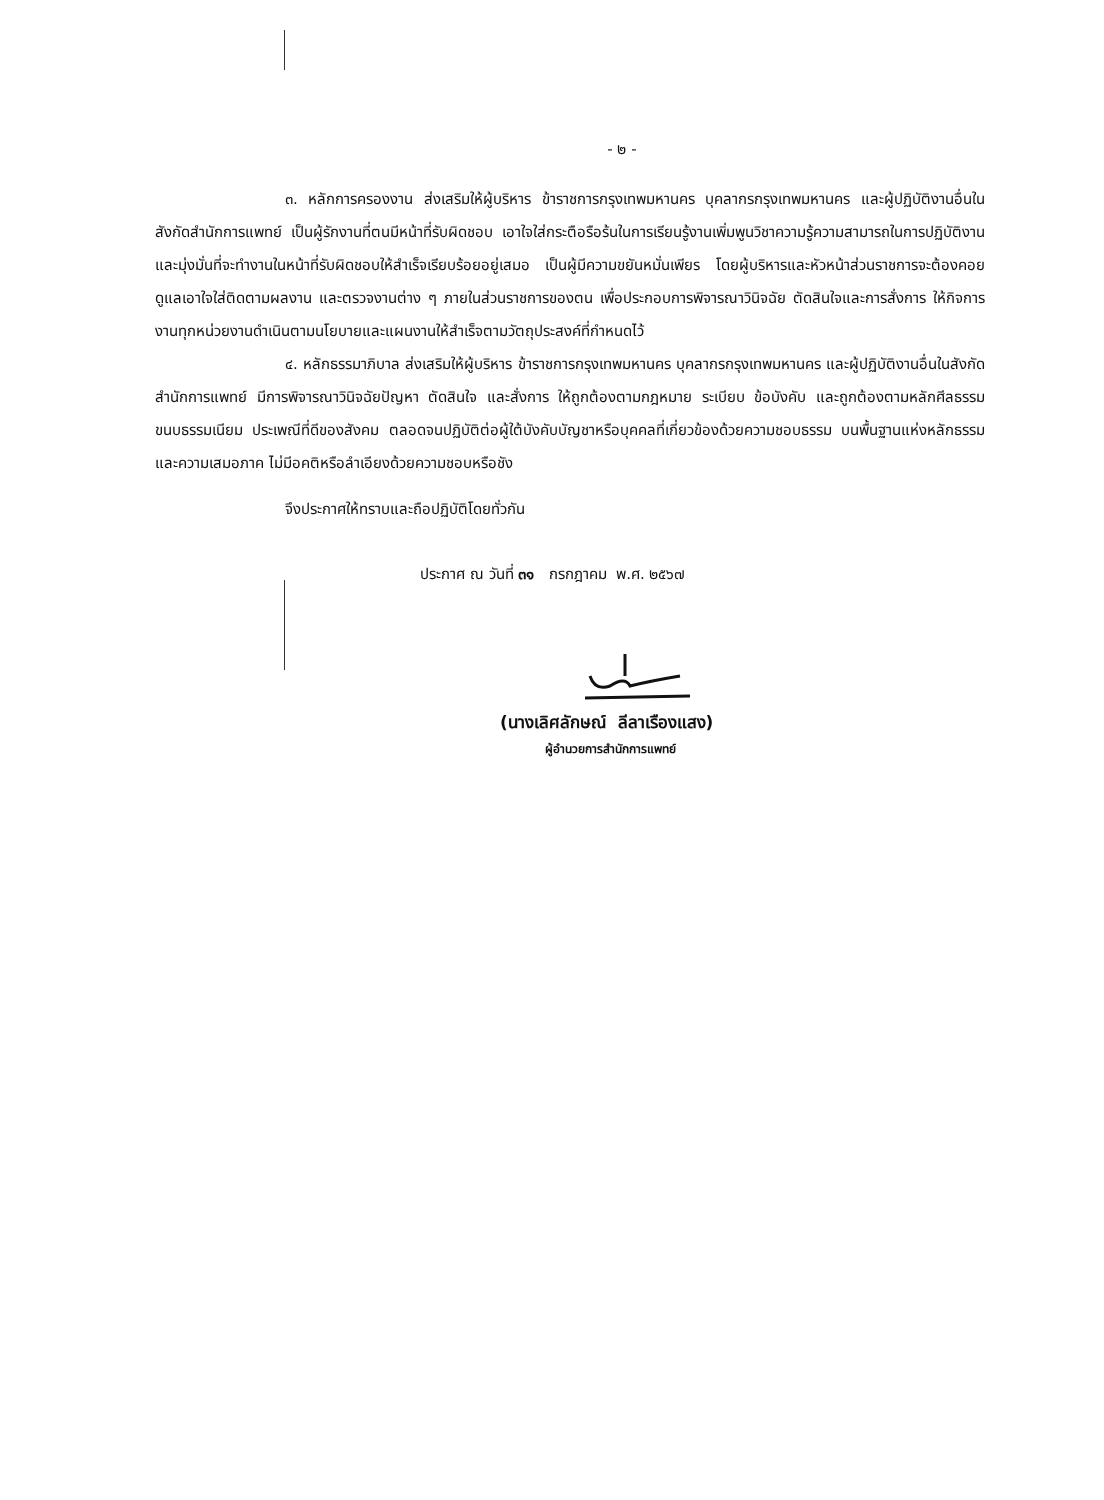- ๒ -
๓. หลักการครองงาน ส่งเสริมให้ผู้บริหาร ข้าราชการกรุงเทพมหานคร บุคลากรกรุงเทพมหานคร และผู้ปฏิบัติงานอื่นในสังกัดสำนักการแพทย์ เป็นผู้รักงานที่ตนมีหน้าที่รับผิดชอบ เอาใจใส่กระตือรือร้นในการเรียนรู้งานเพิ่มพูนวิชาความรู้ความสามารถในการปฏิบัติงาน และมุ่งมั่นที่จะทำงานในหน้าที่รับผิดชอบให้สำเร็จเรียบร้อยอยู่เสมอ เป็นผู้มีความขยันหมั่นเพียร โดยผู้บริหารและหัวหน้าส่วนราชการจะต้องคอยดูแลเอาใจใส่ติดตามผลงาน และตรวจงานต่าง ๆ ภายในส่วนราชการของตน เพื่อประกอบการพิจารณาวินิจฉัย ตัดสินใจและการสั่งการ ให้กิจการงานทุกหน่วยงานดำเนินตามนโยบายและแผนงานให้สำเร็จตามวัตถุประสงค์ที่กำหนดไว้
๔. หลักธรรมาภิบาล ส่งเสริมให้ผู้บริหาร ข้าราชการกรุงเทพมหานคร บุคลากรกรุงเทพมหานคร และผู้ปฏิบัติงานอื่นในสังกัดสำนักการแพทย์ มีการพิจารณาวินิจฉัยปัญหา ตัดสินใจ และสั่งการ ให้ถูกต้องตามกฎหมาย ระเบียบ ข้อบังคับ และถูกต้องตามหลักศีลธรรม ขนบธรรมเนียม ประเพณีที่ดีของสังคม ตลอดจนปฏิบัติต่อผู้ใต้บังคับบัญชาหรือบุคคลที่เกี่ยวข้องด้วยความชอบธรรม บนพื้นฐานแห่งหลักธรรมและความเสมอภาค ไม่มีอคติหรือลำเอียงด้วยความชอบหรือชัง
จึงประกาศให้ทราบและถือปฏิบัติโดยทั่วกัน
ประกาศ ณ วันที่ ๓๑ กรกฎาคม พ.ศ. ๒๕๖๗
(นางเลิศลักษณ์ ลีลาเรืองแสง)
ผู้อำนวยการสำนักการแพทย์